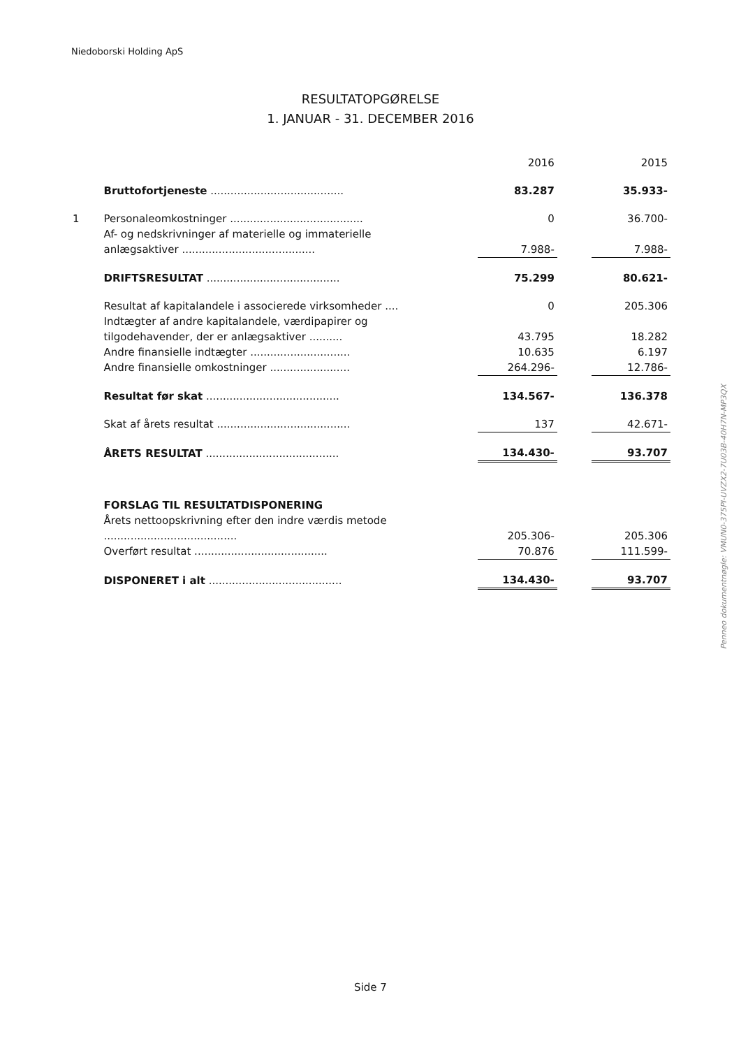Niedoborski Holding ApS
RESULTATOPGØRELSE
1. JANUAR - 31. DECEMBER 2016
| | | | 2016 | | 2015 |
| | Bruttofortjeneste ........................................ | | 83.287 | | 35.933- |
| 1 | Personaleomkostninger ........................................ | | 0 | | 36.700- |
| | Af- og nedskrivninger af materielle og immaterielle anlægsaktiver ........................................ | | 7.988- | | 7.988- |
| | DRIFTSRESULTAT ........................................ | | 75.299 | | 80.621- |
| | Resultat af kapitalandele i associerede virksomheder .... | | 0 | | 205.306 |
| | Indtægter af andre kapitalandele, værdipapirer og tilgodehavender, der er anlægsaktiver .......... | | 43.795 | | 18.282 |
| | Andre finansielle indtægter .............................. | | 10.635 | | 6.197 |
| | Andre finansielle omkostninger ........................ | | 264.296- | | 12.786- |
| | Resultat før skat ........................................ | | 134.567- | | 136.378 |
| | Skat af årets resultat ........................................ | | 137 | | 42.671- |
| | ÅRETS RESULTAT ........................................ | | 134.430- | | 93.707 |
| | FORSLAG TIL RESULTATDISPONERING | | | | |
| | Årets nettoopskrivning efter den indre værdis metode ........................................ | | 205.306- | | 205.306 |
| | Overført resultat ........................................ | | 70.876 | | 111.599- |
| | DISPONERET i alt ........................................ | | 134.430- | | 93.707 |
Penneo dokumentnøgle: VMUN0-375PI-UVZX2-7U03B-40H7N-MP3QX
Side 7